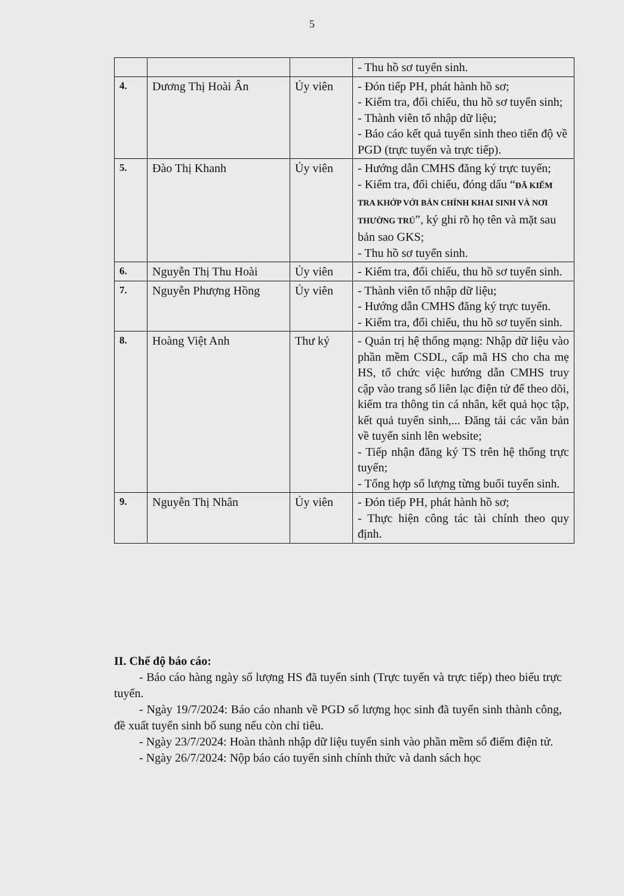5
| | | | - Thu hồ sơ tuyển sinh. |
| 4. | Dương Thị Hoài Ân | Ủy viên | - Đón tiếp PH, phát hành hồ sơ; - Kiểm tra, đối chiếu, thu hồ sơ tuyển sinh; - Thành viên tổ nhập dữ liệu; - Báo cáo kết quả tuyển sinh theo tiến độ về PGD (trực tuyến và trực tiếp). |
| 5. | Đào Thị Khanh | Ủy viên | - Hướng dẫn CMHS đăng ký trực tuyến; - Kiểm tra, đối chiếu, đóng dấu “ ĐÃ KIỂM TRA KHỚP VỚI BẢN CHÍNH KHAI SINH VÀ NƠI THƯỜNG TRÚ ”, ký ghi rõ họ tên và mặt sau bản sao GKS; - Thu hồ sơ tuyển sinh. |
| 6. | Nguyễn Thị Thu Hoài | Ủy viên | - Kiểm tra, đối chiếu, thu hồ sơ tuyển sinh. |
| 7. | Nguyễn Phượng Hồng | Ủy viên | - Thành viên tổ nhập dữ liệu; - Hướng dẫn CMHS đăng ký trực tuyến. - Kiểm tra, đối chiếu, thu hồ sơ tuyển sinh. |
| 8. | Hoàng Việt Anh | Thư ký | - Quản trị hệ thống mạng: Nhập dữ liệu vào phần mềm CSDL, cấp mã HS cho cha mẹ HS, tổ chức việc hướng dẫn CMHS truy cập vào trang sổ liên lạc điện tử để theo dõi, kiểm tra thông tin cá nhân, kết quả học tập, kết quả tuyển sinh,... Đăng tải các văn bản về tuyển sinh lên website; - Tiếp nhận đăng ký TS trên hệ thống trực tuyến; - Tổng hợp số lượng từng buổi tuyển sinh. |
| 9. | Nguyễn Thị Nhân | Ủy viên | - Đón tiếp PH, phát hành hồ sơ; - Thực hiện công tác tài chính theo quy định. |
II. Chế độ báo cáo:
- Báo cáo hàng ngày số lượng HS đã tuyển sinh (Trực tuyến và trực tiếp) theo biểu trực tuyến.
- Ngày 19/7/2024: Báo cáo nhanh về PGD số lượng học sinh đã tuyển sinh thành công, đề xuất tuyển sinh bổ sung nếu còn chỉ tiêu.
- Ngày 23/7/2024: Hoàn thành nhập dữ liệu tuyển sinh vào phần mềm sổ điểm điện tử.
- Ngày 26/7/2024: Nộp báo cáo tuyển sinh chính thức và danh sách học